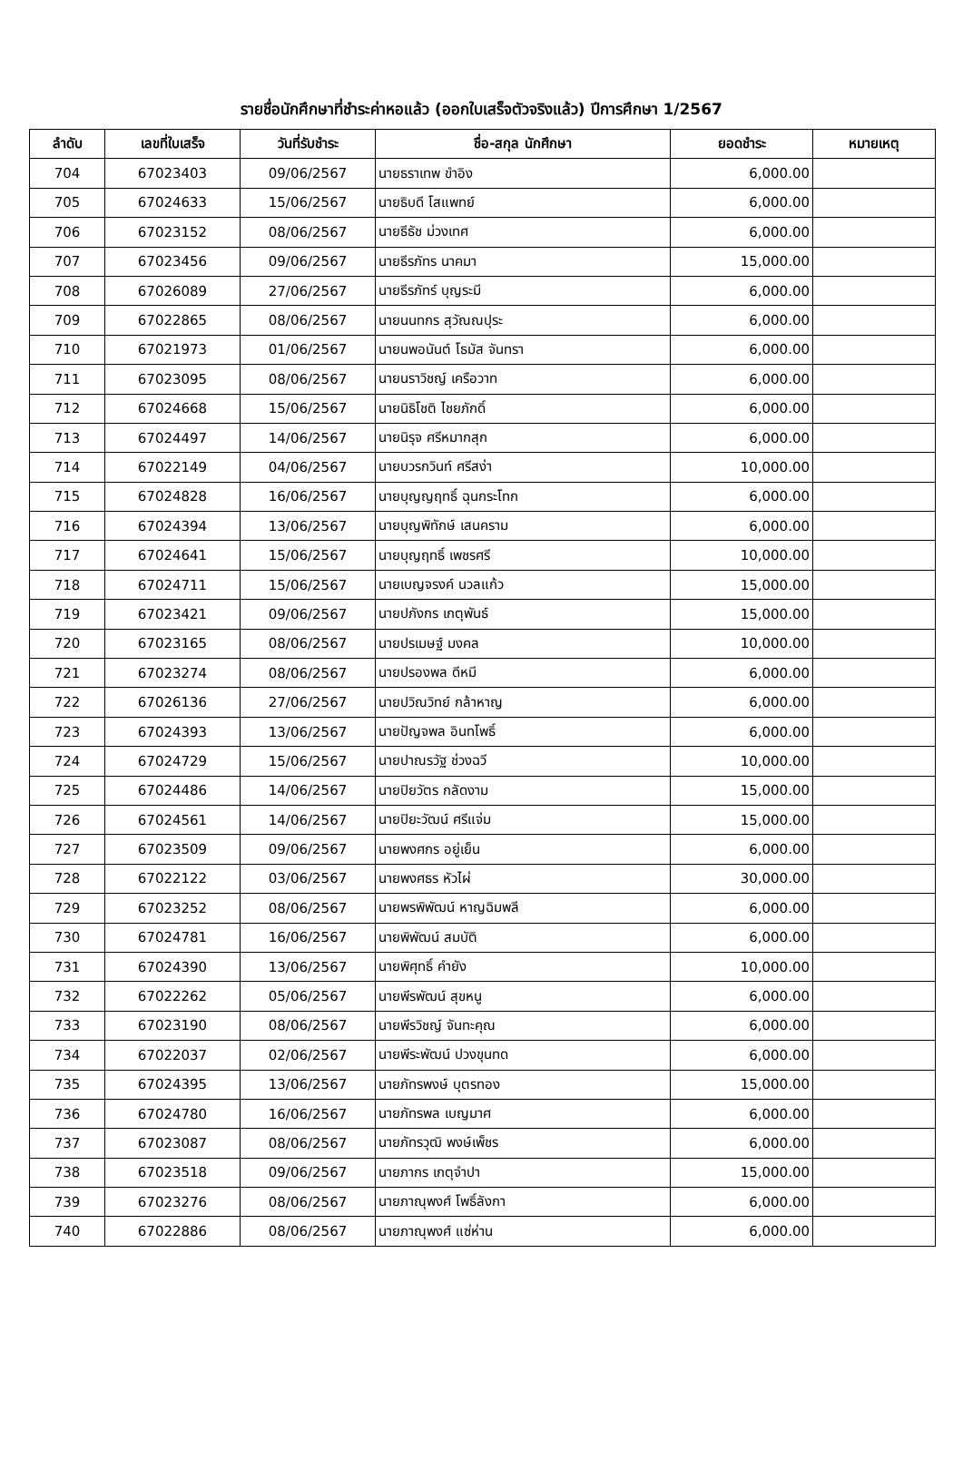รายชื่อนักศึกษาที่ชำระค่าหอแล้ว (ออกใบเสร็จตัวจริงแล้ว) ปีการศึกษา 1/2567
| ลำดับ | เลขที่ใบเสร็จ | วันที่รับชำระ | ชื่อ-สกุล นักศึกษา | ยอดชำระ | หมายเหตุ |
| --- | --- | --- | --- | --- | --- |
| 704 | 67023403 | 09/06/2567 | นายธราเทพ ขำอิง | 6,000.00 | |
| 705 | 67024633 | 15/06/2567 | นายธิบดี โสแพทย์ | 6,000.00 | |
| 706 | 67023152 | 08/06/2567 | นายธีธัช ม่วงเทศ | 6,000.00 | |
| 707 | 67023456 | 09/06/2567 | นายธีรภัทร นาคมา | 15,000.00 | |
| 708 | 67026089 | 27/06/2567 | นายธีรภัทร์ บุญระมี | 6,000.00 | |
| 709 | 67022865 | 08/06/2567 | นายนนทกร สุวัณณปุระ | 6,000.00 | |
| 710 | 67021973 | 01/06/2567 | นายนพอนันต์ โธมัส จันทรา | 6,000.00 | |
| 711 | 67023095 | 08/06/2567 | นายนราวิชญ์ เครือวาท | 6,000.00 | |
| 712 | 67024668 | 15/06/2567 | นายนิธิโชติ ไชยภักดิ์ | 6,000.00 | |
| 713 | 67024497 | 14/06/2567 | นายนิรุจ ศรีหมากสุก | 6,000.00 | |
| 714 | 67022149 | 04/06/2567 | นายบวรกวินท์ ศรีสง่า | 10,000.00 | |
| 715 | 67024828 | 16/06/2567 | นายบุญญฤทธิ์ ฉุนกระโทก | 6,000.00 | |
| 716 | 67024394 | 13/06/2567 | นายบุญพิทักษ์ เสนคราม | 6,000.00 | |
| 717 | 67024641 | 15/06/2567 | นายบุญฤทธิ์ เพชรศรี | 10,000.00 | |
| 718 | 67024711 | 15/06/2567 | นายเบญจรงค์ นวลแก้ว | 15,000.00 | |
| 719 | 67023421 | 09/06/2567 | นายปภังกร เกตุพันธ์ | 15,000.00 | |
| 720 | 67023165 | 08/06/2567 | นายปรเมษฐ์ มงคล | 10,000.00 | |
| 721 | 67023274 | 08/06/2567 | นายปรองพล ดีหมี | 6,000.00 | |
| 722 | 67026136 | 27/06/2567 | นายปวิณวิทย์ กล้าหาญ | 6,000.00 | |
| 723 | 67024393 | 13/06/2567 | นายปัญจพล อินทโพธิ์ | 6,000.00 | |
| 724 | 67024729 | 15/06/2567 | นายปาณรวัฐ ช่วงฉวี | 10,000.00 | |
| 725 | 67024486 | 14/06/2567 | นายปิยวัตร กลัดงาม | 15,000.00 | |
| 726 | 67024561 | 14/06/2567 | นายปิยะวัฒน์ ศรีแจ่ม | 15,000.00 | |
| 727 | 67023509 | 09/06/2567 | นายพงศกร อยู่เย็น | 6,000.00 | |
| 728 | 67022122 | 03/06/2567 | นายพงศธร หัวไผ่ | 30,000.00 | |
| 729 | 67023252 | 08/06/2567 | นายพรพิพัฒน์ หาญฉิมพลี | 6,000.00 | |
| 730 | 67024781 | 16/06/2567 | นายพิพัฒน์ สมบัติ | 6,000.00 | |
| 731 | 67024390 | 13/06/2567 | นายพิศุทธิ์ คำยัง | 10,000.00 | |
| 732 | 67022262 | 05/06/2567 | นายพีรพัฒน์ สุขหนู | 6,000.00 | |
| 733 | 67023190 | 08/06/2567 | นายพีรวิชญ์ จันทะคุณ | 6,000.00 | |
| 734 | 67022037 | 02/06/2567 | นายพีระพัฒน์ ปวงขุนทด | 6,000.00 | |
| 735 | 67024395 | 13/06/2567 | นายภัทรพงษ์ บุตรทอง | 15,000.00 | |
| 736 | 67024780 | 16/06/2567 | นายภัทรพล เบญมาศ | 6,000.00 | |
| 737 | 67023087 | 08/06/2567 | นายภัทรวุฒิ พงษ์เพ็ชร | 6,000.00 | |
| 738 | 67023518 | 09/06/2567 | นายภากร เกตุจำปา | 15,000.00 | |
| 739 | 67023276 | 08/06/2567 | นายภาณุพงศ์ โพธิ์ลังกา | 6,000.00 | |
| 740 | 67022886 | 08/06/2567 | นายภาณุพงศ์ แซ่ห่าน | 6,000.00 | |